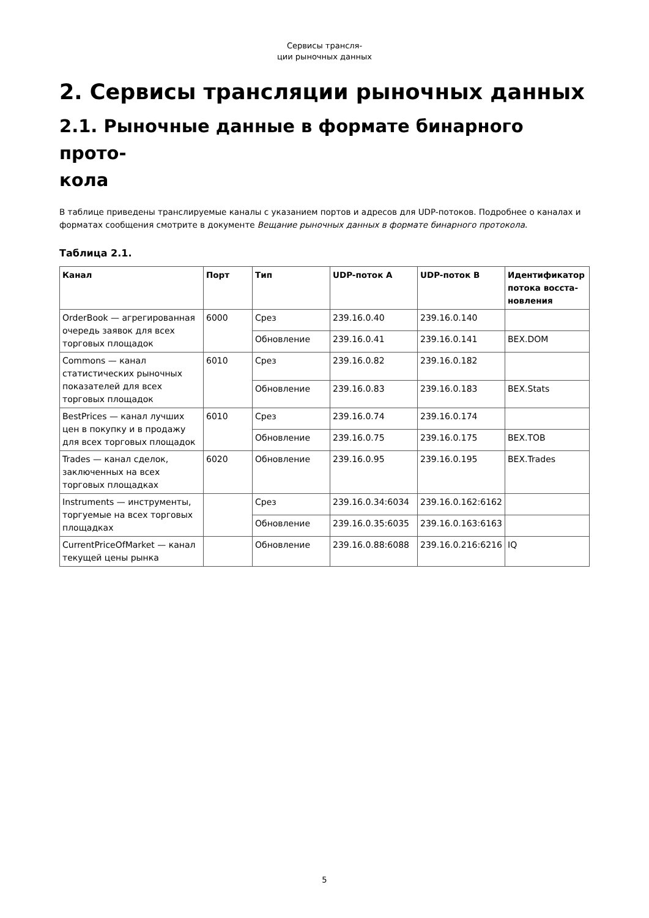Сервисы трансля-
ции рыночных данных
2. Сервисы трансляции рыночных данных
2.1. Рыночные данные в формате бинарного прото-
кола
В таблице приведены транслируемые каналы с указанием портов и адресов для UDP-потоков. Подробнее о каналах и форматах сообщения смотрите в документе Вещание рыночных данных в формате бинарного протокола.
Таблица 2.1.
| Канал | Порт | Тип | UDP-поток A | UDP-поток B | Идентификатор потока восста-новления |
| --- | --- | --- | --- | --- | --- |
| OrderBook — агрегированная очередь заявок для всех торговых площадок | 6000 | Срез | 239.16.0.40 | 239.16.0.140 | |
| | | Обновление | 239.16.0.41 | 239.16.0.141 | BEX.DOM |
| Commons — канал статистических рыночных показателей для всех торговых площадок | 6010 | Срез | 239.16.0.82 | 239.16.0.182 | |
| | | Обновление | 239.16.0.83 | 239.16.0.183 | BEX.Stats |
| BestPrices — канал лучших цен в покупку и в продажу для всех торговых площадок | 6010 | Срез | 239.16.0.74 | 239.16.0.174 | |
| | | Обновление | 239.16.0.75 | 239.16.0.175 | BEX.TOB |
| Trades — канал сделок, заключенных на всех торговых площадках | 6020 | Обновление | 239.16.0.95 | 239.16.0.195 | BEX.Trades |
| Instruments — инструменты, торгуемые на всех торговых площадках | | Срез | 239.16.0.34:6034 | 239.16.0.162:6162 | |
| | | Обновление | 239.16.0.35:6035 | 239.16.0.163:6163 | |
| CurrentPriceOfMarket — канал текущей цены рынка | | Обновление | 239.16.0.88:6088 | 239.16.0.216:6216 | IQ |
5